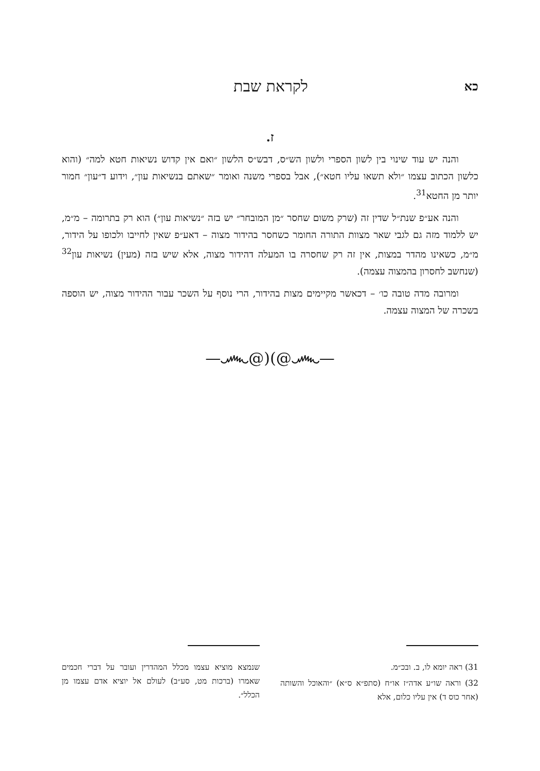כא לקראת שבת
ז.
והנה יש עוד שינוי בין לשון הספרי ולשון הש״ס, דבש״ס הלשון ״ואם אין קדוש נשיאות חטא למה״ (והוא כלשון הכתוב עצמו ״ולא תשאו עליו חטא״), אבל בספרי משנה ואומר ״שאתם בנשיאות עון״, וידוע ד״עון״ חמור יותר מן החטא<sup>31</sup>.
והנה אע״פ שנת״ל שדין זה (שרק משום שחסר ״מן המובחר״ יש בזה ״נשיאות עון״) הוא רק בתרומה – מ״מ, יש ללמוד מזה גם לגבי שאר מצוות התורה החומר כשחסר בהידור מצוה – דאע״פ שאין לחייבו ולכופו על הידור, מ״מ, כשאינו מהדר במצות, אין זה רק שחסרה בו המעלה דהידור מצוה, אלא שיש בזה (מעין) נשיאות עון<sup>32</sup> (שנחשב לחסרון בהמצוה עצמה).
ומרובה מדה טובה כו׳ – דכאשר מקיימים מצות בהידור, הרי נוסף על השכר עבור ההידור מצוה, יש הוספה בשכרה של המצוה עצמה.
—෴@)(@෴—
31) ראה יומא לו, ב. ובכ״מ.
32) וראה שו״ע אדה״ז או״ח (סתפ״א ס״א) ״והאוכל והשותה (אחר כוס ד) אין עליו כלום, אלא
שנמצא מוציא עצמו מכלל המהדרין ועובר על דברי חכמים שאמרו (ברכות מט, סע״ב) לעולם אל יוציא אדם עצמו מן הכלל״.